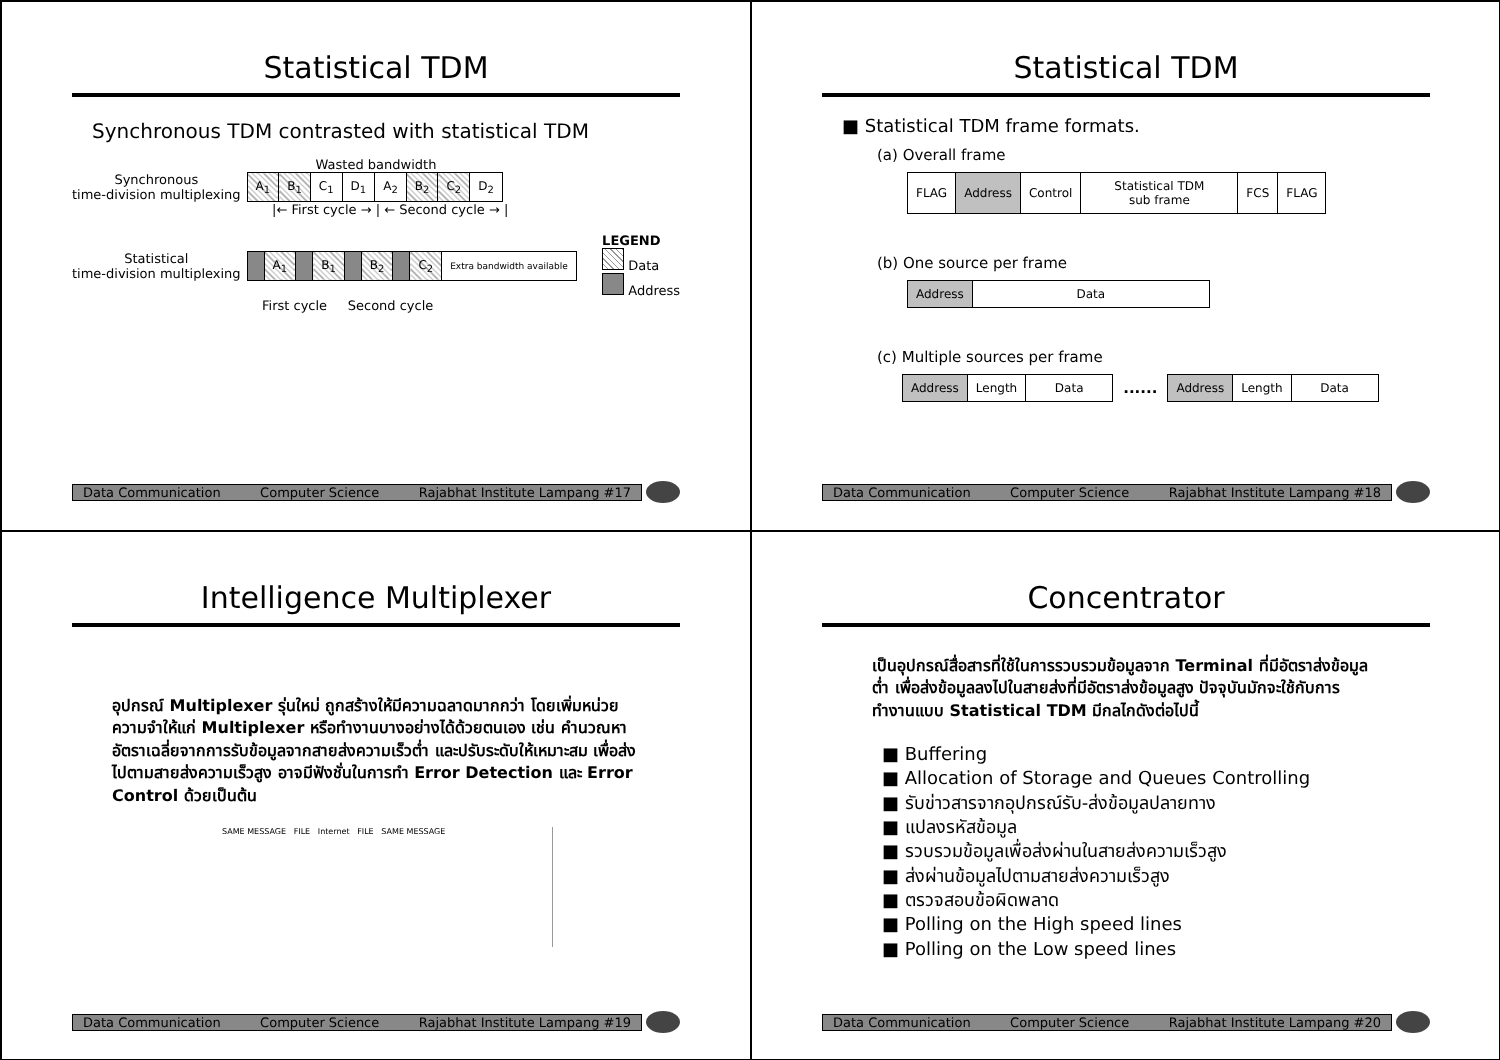Statistical TDM
Synchronous TDM contrasted with statistical TDM
Wasted bandwidth
Synchronous
time-division multiplexing
| A<sub>1</sub> | B<sub>1</sub> | C<sub>1</sub> | D<sub>1</sub> | A<sub>2</sub> | B<sub>2</sub> | C<sub>2</sub> | D<sub>2</sub> |
|← First cycle → | ← Second cycle → |
Statistical
time-division multiplexing
| | A<sub>1</sub> | | B<sub>1</sub> | | B<sub>2</sub> | | C<sub>2</sub> | Extra bandwidth available |
LEGEND
Data
Address
First cycle Second cycle
Data Communication Computer Science Rajabhat Institute Lampang #17
Statistical TDM
■ Statistical TDM frame formats.
(a) Overall frame
| FLAG | Address | Control | Statistical TDM sub frame | FCS | FLAG |
(b) One source per frame
| Address | Data |
(c) Multiple sources per frame
| Address | Length | Data |
......
| Address | Length | Data |
Data Communication Computer Science Rajabhat Institute Lampang #18
Intelligence Multiplexer
อุปกรณ์ Multiplexer รุ่นใหม่ ถูกสร้างให้มีความฉลาดมากกว่า โดยเพิ่มหน่วยความจำให้แก่ Multiplexer หรือทำงานบางอย่างได้ด้วยตนเอง เช่น คำนวณหาอัตราเฉลี่ยจากการรับข้อมูลจากสายส่งความเร็วต่ำ และปรับระดับให้เหมาะสม เพื่อส่งไปตามสายส่งความเร็วสูง อาจมีฟังชั่นในการทำ Error Detection และ Error Control ด้วยเป็นต้น
SAME MESSAGE FILE Internet FILE SAME MESSAGE
Data Communication Computer Science Rajabhat Institute Lampang #19
Concentrator
เป็นอุปกรณ์สื่อสารที่ใช้ในการรวบรวมข้อมูลจาก Terminal ที่มีอัตราส่งข้อมูลต่ำ เพื่อส่งข้อมูลลงไปในสายส่งที่มีอัตราส่งข้อมูลสูง ปัจจุบันมักจะใช้กับการทำงานแบบ Statistical TDM มีกลไกดังต่อไปนี้
■ Buffering
■ Allocation of Storage and Queues Controlling
■ รับข่าวสารจากอุปกรณ์รับ-ส่งข้อมูลปลายทาง
■ แปลงรหัสข้อมูล
■ รวบรวมข้อมูลเพื่อส่งผ่านในสายส่งความเร็วสูง
■ ส่งผ่านข้อมูลไปตามสายส่งความเร็วสูง
■ ตรวจสอบข้อผิดพลาด
■ Polling on the High speed lines
■ Polling on the Low speed lines
Data Communication Computer Science Rajabhat Institute Lampang #20